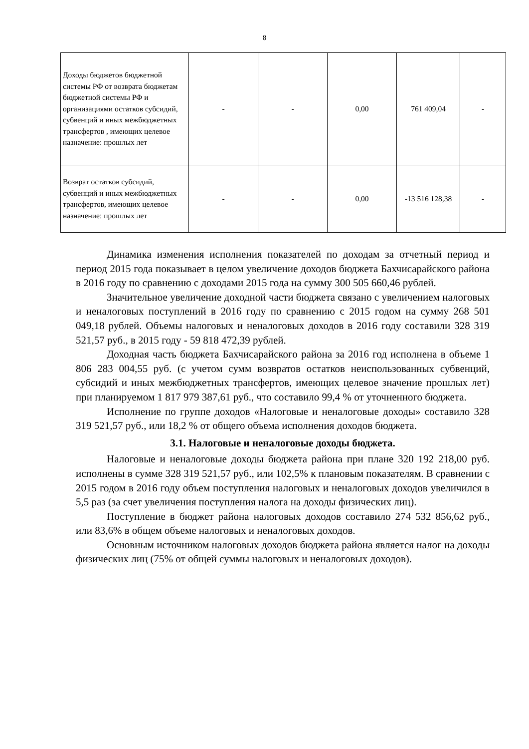8
| Доходы бюджетов бюджетной системы РФ от возврата бюджетам бюджетной системы РФ и организациями остатков субсидий, субвенций и иных межбюджетных трансфертов , имеющих целевое назначение: прошлых лет | - | - | 0,00 | 761 409,04 | - |
| Возврат остатков субсидий, субвенций и иных межбюджетных трансфертов, имеющих целевое назначение: прошлых лет | - | - | 0,00 | -13 516 128,38 | - |
Динамика изменения исполнения показателей по доходам за отчетный период и период 2015 года показывает в целом увеличение доходов бюджета Бахчисарайского района в 2016 году по сравнению с доходами 2015 года на сумму 300 505 660,46 рублей.
Значительное увеличение доходной части бюджета связано с увеличением налоговых и неналоговых поступлений в 2016 году по сравнению с 2015 годом на сумму 268 501 049,18 рублей. Объемы налоговых и неналоговых доходов в 2016 году составили 328 319 521,57 руб., в 2015 году - 59 818 472,39 рублей.
Доходная часть бюджета Бахчисарайского района за 2016 год исполнена в объеме 1 806 283 004,55 руб. (с учетом сумм возвратов остатков неиспользованных субвенций, субсидий и иных межбюджетных трансфертов, имеющих целевое значение прошлых лет) при планируемом 1 817 979 387,61 руб., что составило 99,4 % от уточненного бюджета.
Исполнение по группе доходов «Налоговые и неналоговые доходы» составило 328 319 521,57 руб., или 18,2 % от общего объема исполнения доходов бюджета.
3.1. Налоговые и неналоговые доходы бюджета.
Налоговые и неналоговые доходы бюджета района при плане 320 192 218,00 руб. исполнены в сумме 328 319 521,57 руб., или 102,5% к плановым показателям. В сравнении с 2015 годом в 2016 году объем поступления налоговых и неналоговых доходов увеличился в 5,5 раз (за счет увеличения поступления налога на доходы физических лиц).
Поступление в бюджет района налоговых доходов составило 274 532 856,62 руб., или 83,6% в общем объеме налоговых и неналоговых доходов.
Основным источником налоговых доходов бюджета района является налог на доходы физических лиц (75% от общей суммы налоговых и неналоговых доходов).